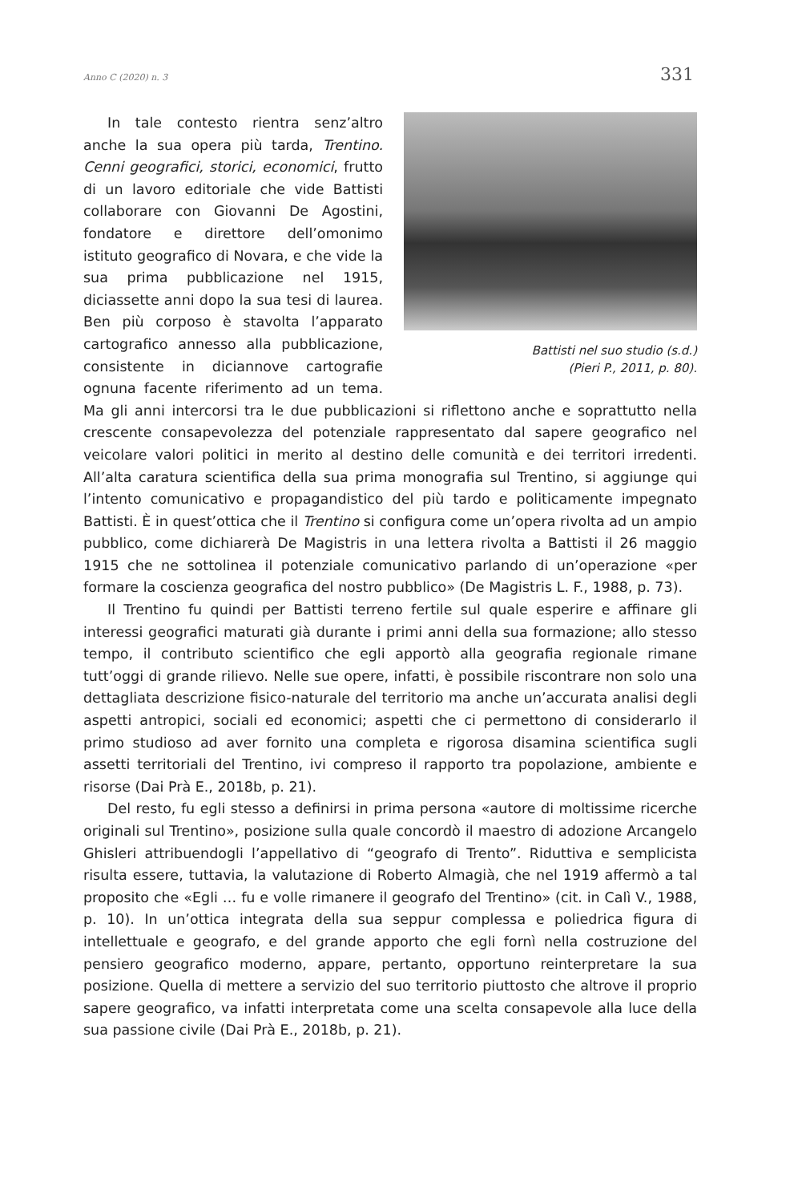Anno C (2020) n. 3 331
Battisti nel suo studio (s.d.)
(Pieri P., 2011, p. 80).
In tale contesto rientra senz’altro anche la sua opera più tarda, Trentino. Cenni geografici, storici, economici, frutto di un lavoro editoriale che vide Battisti collaborare con Giovanni De Agostini, fondatore e direttore dell’omonimo istituto geografico di Novara, e che vide la sua prima pubblicazione nel 1915, diciassette anni dopo la sua tesi di laurea. Ben più corposo è stavolta l’apparato cartografico annesso alla pubblicazione, consistente in diciannove cartografie ognuna facente riferimento ad un tema. Ma gli anni intercorsi tra le due pubblicazioni si riflettono anche e soprattutto nella crescente consapevolezza del potenziale rappresentato dal sapere geografico nel veicolare valori politici in merito al destino delle comunità e dei territori irredenti. All’alta caratura scientifica della sua prima monografia sul Trentino, si aggiunge qui l’intento comunicativo e propagandistico del più tardo e politicamente impegnato Battisti. È in quest’ottica che il Trentino si configura come un’opera rivolta ad un ampio pubblico, come dichiarerà De Magistris in una lettera rivolta a Battisti il 26 maggio 1915 che ne sottolinea il potenziale comunicativo parlando di un’operazione «per formare la coscienza geografica del nostro pubblico» (De Magistris L. F., 1988, p. 73).
Il Trentino fu quindi per Battisti terreno fertile sul quale esperire e affinare gli interessi geografici maturati già durante i primi anni della sua formazione; allo stesso tempo, il contributo scientifico che egli apportò alla geografia regionale rimane tutt’oggi di grande rilievo. Nelle sue opere, infatti, è possibile riscontrare non solo una dettagliata descrizione fisico-naturale del territorio ma anche un’accurata analisi degli aspetti antropici, sociali ed economici; aspetti che ci permettono di considerarlo il primo studioso ad aver fornito una completa e rigorosa disamina scientifica sugli assetti territoriali del Trentino, ivi compreso il rapporto tra popolazione, ambiente e risorse (Dai Prà E., 2018b, p. 21).
Del resto, fu egli stesso a definirsi in prima persona «autore di moltissime ricerche originali sul Trentino», posizione sulla quale concordò il maestro di adozione Arcangelo Ghisleri attribuendogli l’appellativo di “geografo di Trento”. Riduttiva e semplicista risulta essere, tuttavia, la valutazione di Roberto Almagià, che nel 1919 affermò a tal proposito che «Egli … fu e volle rimanere il geografo del Trentino» (cit. in Calì V., 1988, p. 10). In un’ottica integrata della sua seppur complessa e poliedrica figura di intellettuale e geografo, e del grande apporto che egli fornì nella costruzione del pensiero geografico moderno, appare, pertanto, opportuno reinterpretare la sua posizione. Quella di mettere a servizio del suo territorio piuttosto che altrove il proprio sapere geografico, va infatti interpretata come una scelta consapevole alla luce della sua passione civile (Dai Prà E., 2018b, p. 21).